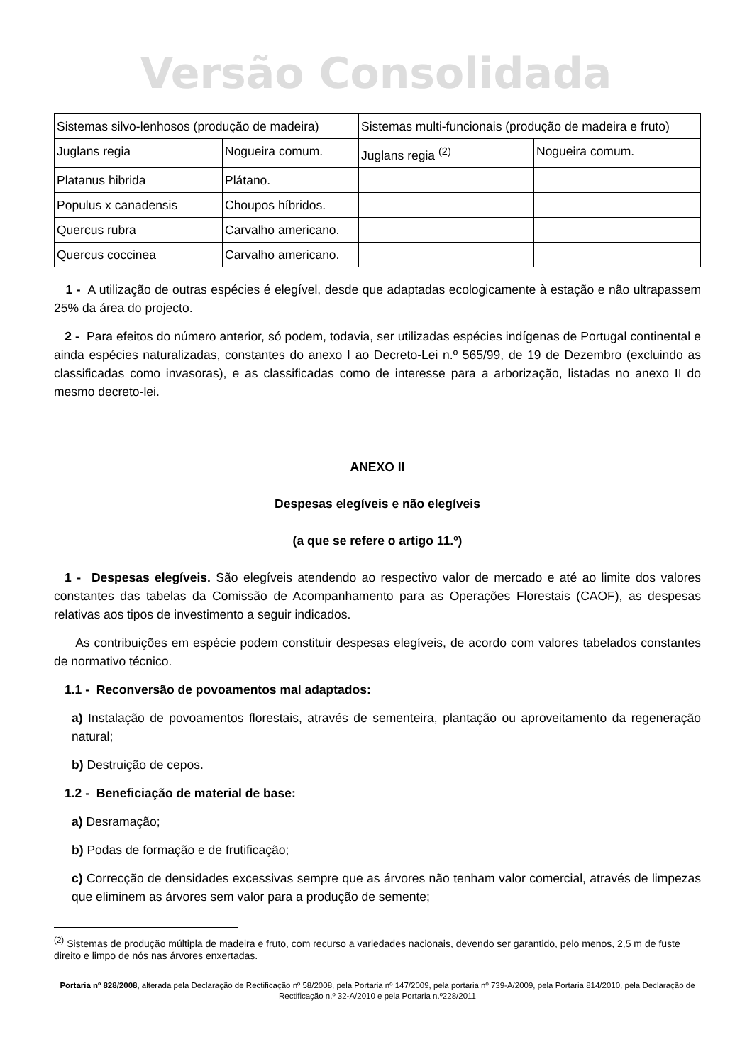Versão Consolidada
| Sistemas silvo-lenhosos (produção de madeira) | | Sistemas multi-funcionais (produção de madeira e fruto) | |
| Juglans regia | Nogueira comum. | Juglans regia <sup>(2)</sup> | Nogueira comum. |
| Platanus hibrida | Plátano. | | |
| Populus x canadensis | Choupos híbridos. | | |
| Quercus rubra | Carvalho americano. | | |
| Quercus coccinea | Carvalho americano. | | |
1 - A utilização de outras espécies é elegível, desde que adaptadas ecologicamente à estação e não ultrapassem 25% da área do projecto.
2 - Para efeitos do número anterior, só podem, todavia, ser utilizadas espécies indígenas de Portugal continental e ainda espécies naturalizadas, constantes do anexo I ao Decreto-Lei n.º 565/99, de 19 de Dezembro (excluindo as classificadas como invasoras), e as classificadas como de interesse para a arborização, listadas no anexo II do mesmo decreto-lei.
ANEXO II
Despesas elegíveis e não elegíveis
(a que se refere o artigo 11.º)
1 - Despesas elegíveis. São elegíveis atendendo ao respectivo valor de mercado e até ao limite dos valores constantes das tabelas da Comissão de Acompanhamento para as Operações Florestais (CAOF), as despesas relativas aos tipos de investimento a seguir indicados.
As contribuições em espécie podem constituir despesas elegíveis, de acordo com valores tabelados constantes de normativo técnico.
1.1 - Reconversão de povoamentos mal adaptados:
a) Instalação de povoamentos florestais, através de sementeira, plantação ou aproveitamento da regeneração natural;
b) Destruição de cepos.
1.2 - Beneficiação de material de base:
a) Desramação;
b) Podas de formação e de frutificação;
c) Correcção de densidades excessivas sempre que as árvores não tenham valor comercial, através de limpezas que eliminem as árvores sem valor para a produção de semente;
<sup>(2)</sup> Sistemas de produção múltipla de madeira e fruto, com recurso a variedades nacionais, devendo ser garantido, pelo menos, 2,5 m de fuste direito e limpo de nós nas árvores enxertadas.
Portaria nº 828/2008, alterada pela Declaração de Rectificação nº 58/2008, pela Portaria nº 147/2009, pela portaria nº 739-A/2009, pela Portaria 814/2010, pela Declaração de Rectificação n.º 32-A/2010 e pela Portaria n.º228/2011